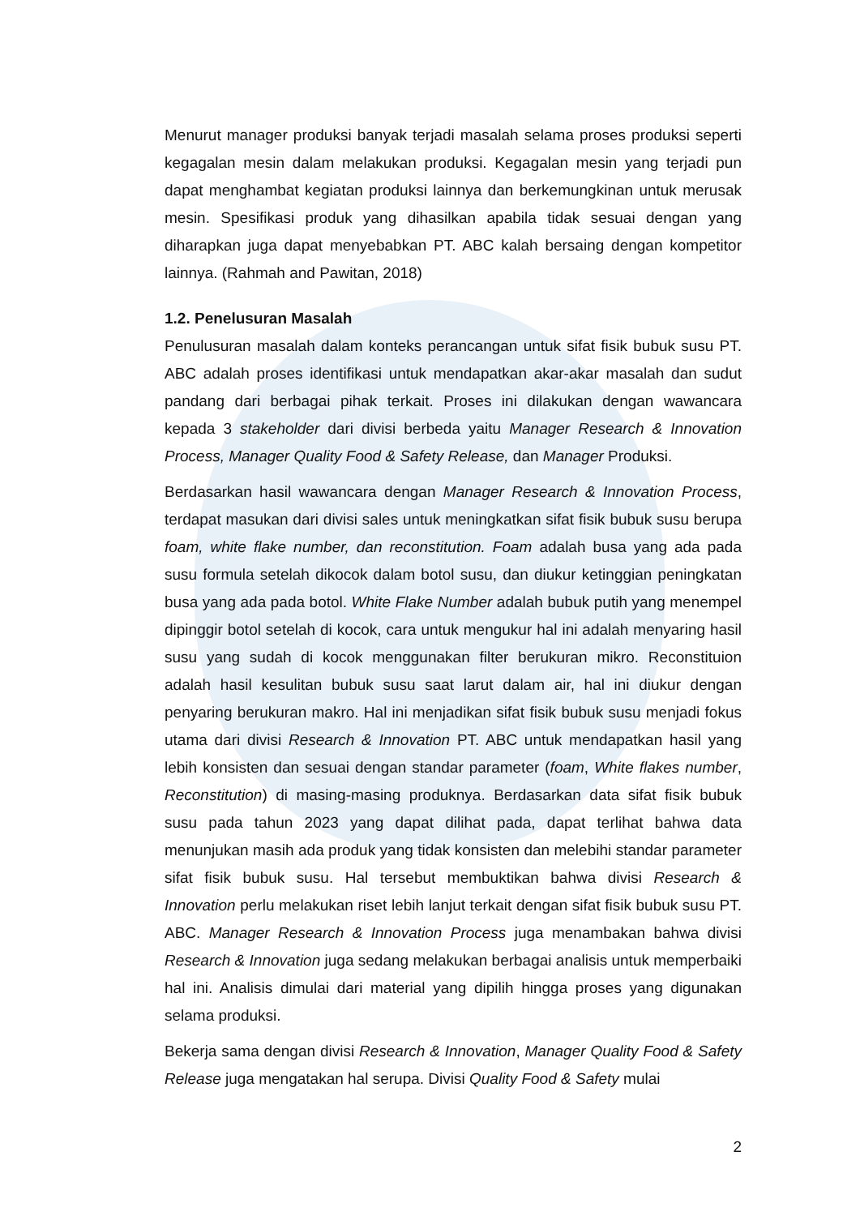Menurut manager produksi banyak terjadi masalah selama proses produksi seperti kegagalan mesin dalam melakukan produksi. Kegagalan mesin yang terjadi pun dapat menghambat kegiatan produksi lainnya dan berkemungkinan untuk merusak mesin. Spesifikasi produk yang dihasilkan apabila tidak sesuai dengan yang diharapkan juga dapat menyebabkan PT. ABC kalah bersaing dengan kompetitor lainnya. (Rahmah and Pawitan, 2018)
1.2. Penelusuran Masalah
Penulusuran masalah dalam konteks perancangan untuk sifat fisik bubuk susu PT. ABC adalah proses identifikasi untuk mendapatkan akar-akar masalah dan sudut pandang dari berbagai pihak terkait. Proses ini dilakukan dengan wawancara kepada 3 stakeholder dari divisi berbeda yaitu Manager Research & Innovation Process, Manager Quality Food & Safety Release, dan Manager Produksi.
Berdasarkan hasil wawancara dengan Manager Research & Innovation Process, terdapat masukan dari divisi sales untuk meningkatkan sifat fisik bubuk susu berupa foam, white flake number, dan reconstitution. Foam adalah busa yang ada pada susu formula setelah dikocok dalam botol susu, dan diukur ketinggian peningkatan busa yang ada pada botol. White Flake Number adalah bubuk putih yang menempel dipinggir botol setelah di kocok, cara untuk mengukur hal ini adalah menyaring hasil susu yang sudah di kocok menggunakan filter berukuran mikro. Reconstituion adalah hasil kesulitan bubuk susu saat larut dalam air, hal ini diukur dengan penyaring berukuran makro. Hal ini menjadikan sifat fisik bubuk susu menjadi fokus utama dari divisi Research & Innovation PT. ABC untuk mendapatkan hasil yang lebih konsisten dan sesuai dengan standar parameter (foam, White flakes number, Reconstitution) di masing-masing produknya. Berdasarkan data sifat fisik bubuk susu pada tahun 2023 yang dapat dilihat pada, dapat terlihat bahwa data menunjukan masih ada produk yang tidak konsisten dan melebihi standar parameter sifat fisik bubuk susu. Hal tersebut membuktikan bahwa divisi Research & Innovation perlu melakukan riset lebih lanjut terkait dengan sifat fisik bubuk susu PT. ABC. Manager Research & Innovation Process juga menambakan bahwa divisi Research & Innovation juga sedang melakukan berbagai analisis untuk memperbaiki hal ini. Analisis dimulai dari material yang dipilih hingga proses yang digunakan selama produksi.
Bekerja sama dengan divisi Research & Innovation, Manager Quality Food & Safety Release juga mengatakan hal serupa. Divisi Quality Food & Safety mulai
2